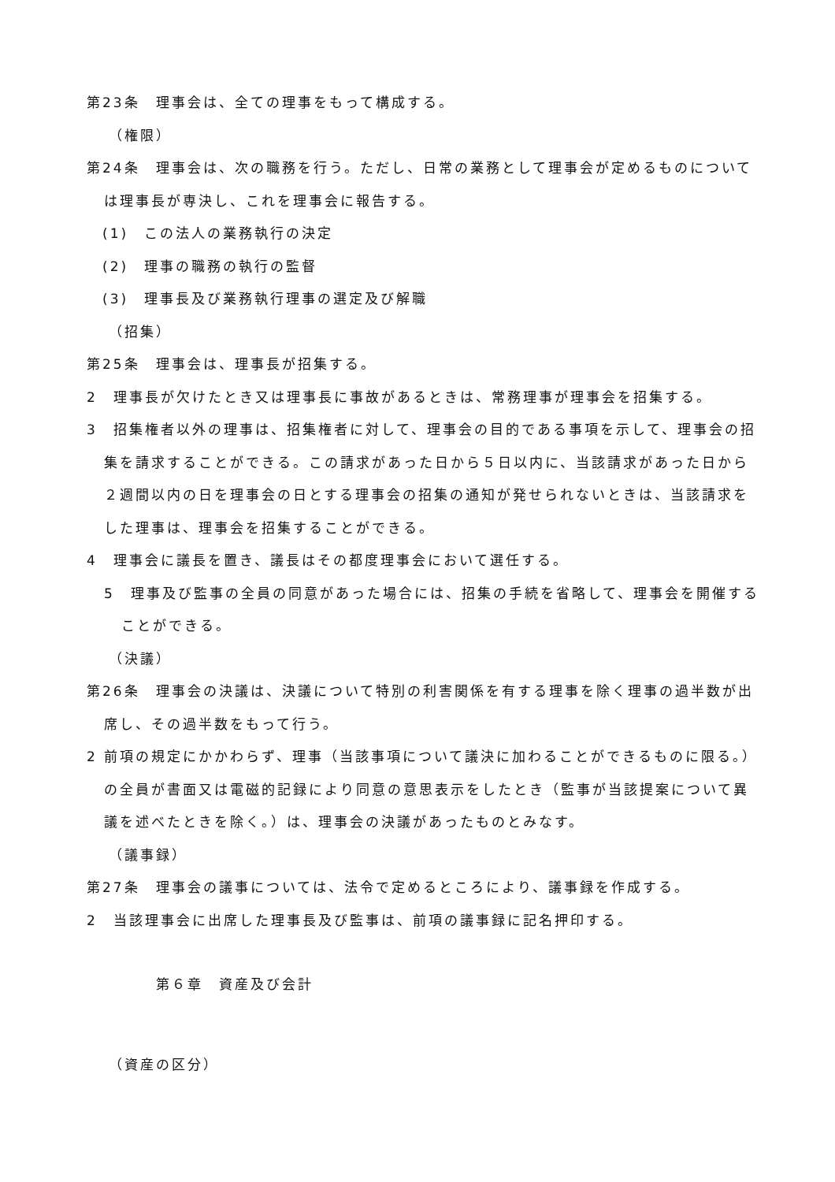第23条　理事会は、全ての理事をもって構成する。
（権限）
第24条　理事会は、次の職務を行う。ただし、日常の業務として理事会が定めるものについては理事長が専決し、これを理事会に報告する。
(1)　この法人の業務執行の決定
(2)　理事の職務の執行の監督
(3)　理事長及び業務執行理事の選定及び解職
（招集）
第25条　理事会は、理事長が招集する。
2　理事長が欠けたとき又は理事長に事故があるときは、常務理事が理事会を招集する。
3　招集権者以外の理事は、招集権者に対して、理事会の目的である事項を示して、理事会の招集を請求することができる。この請求があった日から５日以内に、当該請求があった日から２週間以内の日を理事会の日とする理事会の招集の通知が発せられないときは、当該請求をした理事は、理事会を招集することができる。
4　理事会に議長を置き、議長はその都度理事会において選任する。
5　理事及び監事の全員の同意があった場合には、招集の手続を省略して、理事会を開催することができる。
（決議）
第26条　理事会の決議は、決議について特別の利害関係を有する理事を除く理事の過半数が出席し、その過半数をもって行う。
2 前項の規定にかかわらず、理事（当該事項について議決に加わることができるものに限る。）の全員が書面又は電磁的記録により同意の意思表示をしたとき（監事が当該提案について異議を述べたときを除く。）は、理事会の決議があったものとみなす。
（議事録）
第27条　理事会の議事については、法令で定めるところにより、議事録を作成する。
2　当該理事会に出席した理事長及び監事は、前項の議事録に記名押印する。
第６章　資産及び会計
（資産の区分）